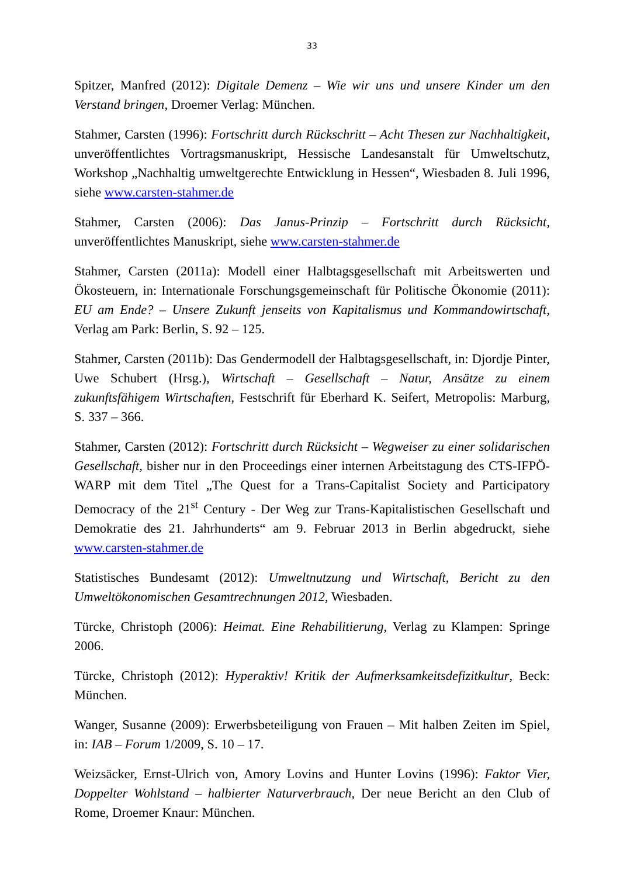33
Spitzer, Manfred (2012): Digitale Demenz – Wie wir uns und unsere Kinder um den Verstand bringen, Droemer Verlag: München.
Stahmer, Carsten (1996): Fortschritt durch Rückschritt – Acht Thesen zur Nachhaltigkeit, unveröffentlichtes Vortragsmanuskript, Hessische Landesanstalt für Umweltschutz, Workshop „Nachhaltig umweltgerechte Entwicklung in Hessen“, Wiesbaden 8. Juli 1996, siehe www.carsten-stahmer.de
Stahmer, Carsten (2006): Das Janus-Prinzip – Fortschritt durch Rücksicht, unveröffentlichtes Manuskript, siehe www.carsten-stahmer.de
Stahmer, Carsten (2011a): Modell einer Halbtagsgesellschaft mit Arbeitswerten und Ökosteuern, in: Internationale Forschungsgemeinschaft für Politische Ökonomie (2011): EU am Ende? – Unsere Zukunft jenseits von Kapitalismus und Kommandowirtschaft, Verlag am Park: Berlin, S. 92 – 125.
Stahmer, Carsten (2011b): Das Gendermodell der Halbtagsgesellschaft, in: Djordje Pinter, Uwe Schubert (Hrsg.), Wirtschaft – Gesellschaft – Natur, Ansätze zu einem zukunftsfähigem Wirtschaften, Festschrift für Eberhard K. Seifert, Metropolis: Marburg, S. 337 – 366.
Stahmer, Carsten (2012): Fortschritt durch Rücksicht – Wegweiser zu einer solidarischen Gesellschaft, bisher nur in den Proceedings einer internen Arbeitstagung des CTS-IFPÖ-WARP mit dem Titel „The Quest for a Trans-Capitalist Society and Participatory Democracy of the 21<sup>st</sup> Century - Der Weg zur Trans-Kapitalistischen Gesellschaft und Demokratie des 21. Jahrhunderts“ am 9. Februar 2013 in Berlin abgedruckt, siehe www.carsten-stahmer.de
Statistisches Bundesamt (2012): Umweltnutzung und Wirtschaft, Bericht zu den Umweltökonomischen Gesamtrechnungen 2012, Wiesbaden.
Türcke, Christoph (2006): Heimat. Eine Rehabilitierung, Verlag zu Klampen: Springe 2006.
Türcke, Christoph (2012): Hyperaktiv! Kritik der Aufmerksamkeitsdefizitkultur, Beck: München.
Wanger, Susanne (2009): Erwerbsbeteiligung von Frauen – Mit halben Zeiten im Spiel, in: IAB – Forum 1/2009, S. 10 – 17.
Weizsäcker, Ernst-Ulrich von, Amory Lovins and Hunter Lovins (1996): Faktor Vier, Doppelter Wohlstand – halbierter Naturverbrauch, Der neue Bericht an den Club of Rome, Droemer Knaur: München.